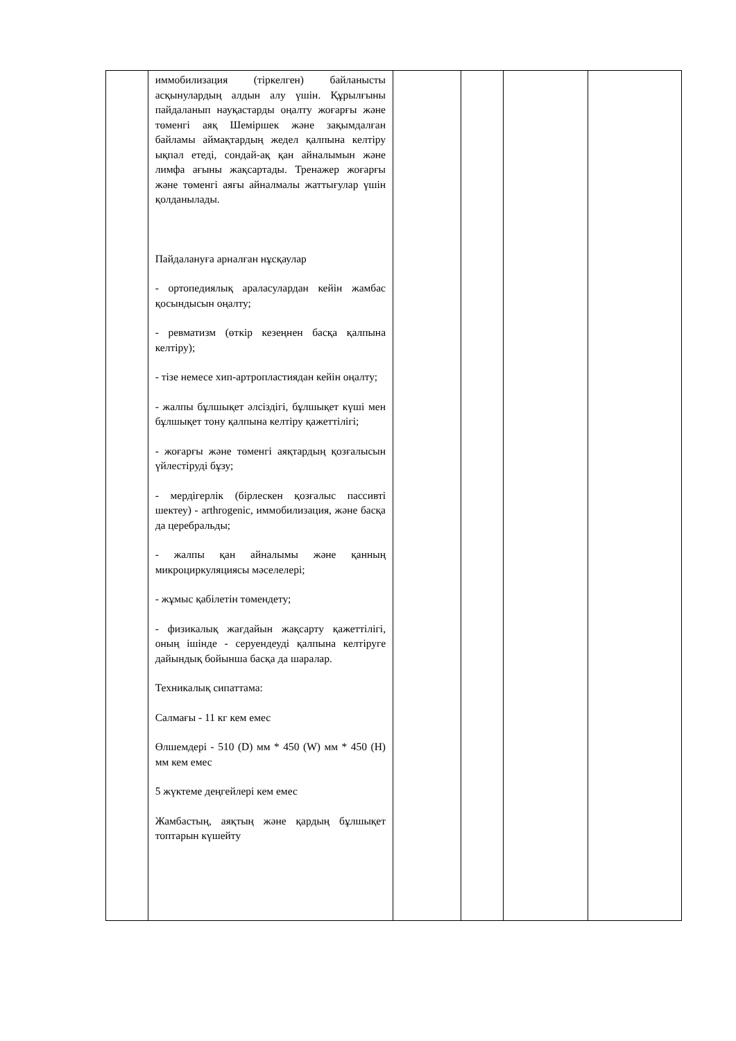| | иммобилизация (тіркелген) байланысты асқынулардың алдын алу үшін. Құрылғыны пайдаланып науқастарды оңалту жоғарғы және төменгі аяқ Шеміршек және зақымдалған байламы аймақтардың жедел қалпына келтіру ықпал етеді, сондай-ақ қан айналымын және лимфа ағыны жақсартады. Тренажер жоғарғы және төменгі аяғы айналмалы жаттығулар үшін қолданылады. Пайдалануға арналған нұсқаулар - ортопедиялық араласулардан кейін жамбас қосындысын оңалту; - ревматизм (өткір кезеңнен басқа қалпына келтіру); - тізе немесе хип-артропластиядан кейін оңалту; - жалпы бұлшықет әлсіздігі, бұлшықет күші мен бұлшықет тону қалпына келтіру қажеттілігі; - жоғарғы және төменгі аяқтардың қозғалысын үйлестіруді бұзу; - мердігерлік (бірлескен қозғалыс пассивті шектеу) - arthrogenic, иммобилизация, және басқа да церебральды; - жалпы қан айналымы және қанның микроциркуляциясы мәселелері; - жұмыс қабілетін төмендету; - физикалық жағдайын жақсарту қажеттілігі, оның ішінде - серуендеуді қалпына келтіруге дайындық бойынша басқа да шаралар. Техникалық сипаттама: Салмағы - 11 кг кем емес Өлшемдері - 510 (D) мм * 450 (W) мм * 450 (H) мм кем емес 5 жүктеме деңгейлері кем емес Жамбастың, аяқтың және қардың бұлшықет топтарын күшейту | | | | |